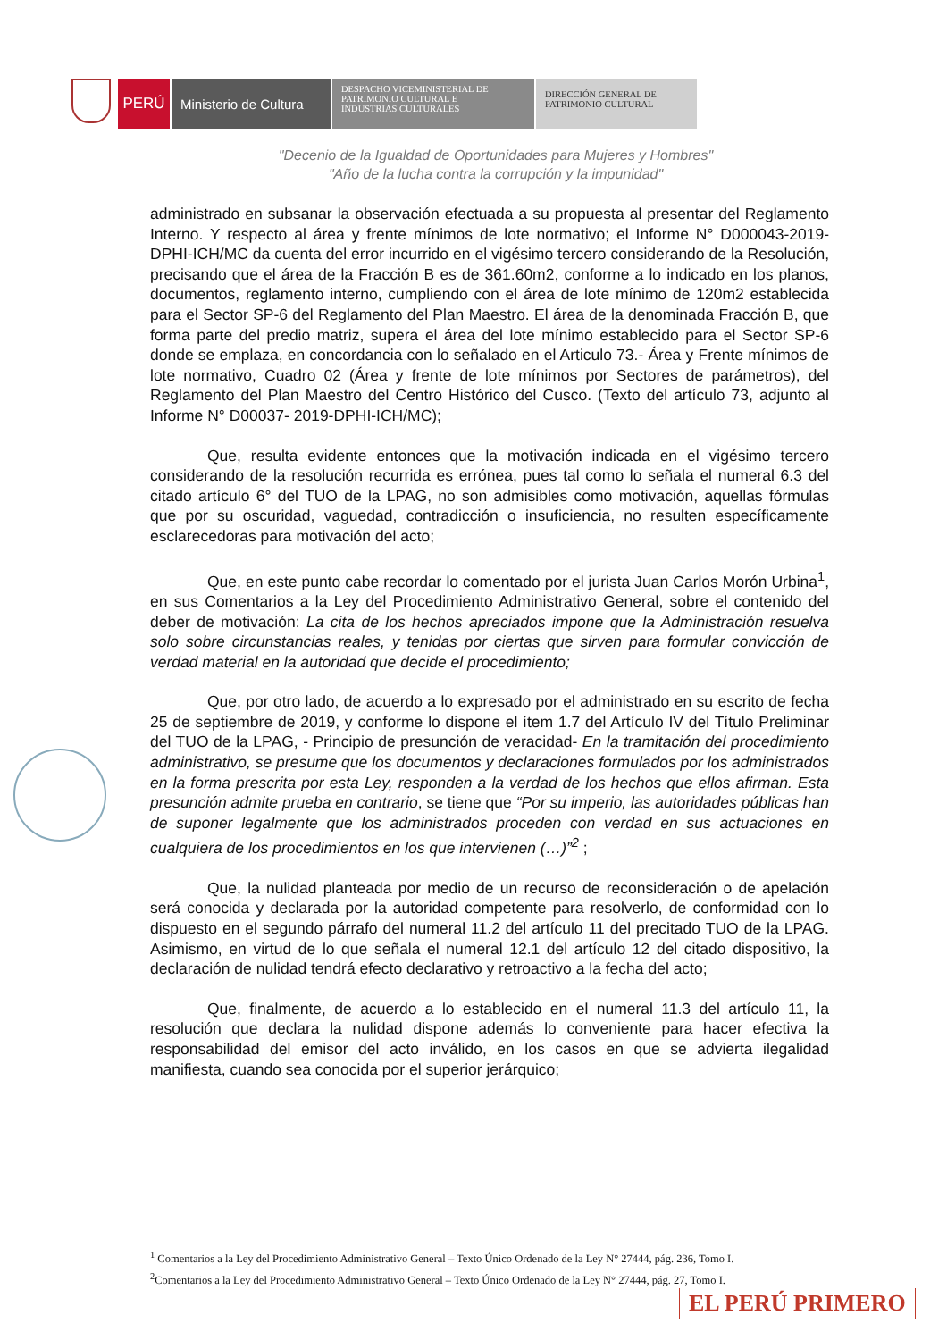PERÚ Ministerio de Cultura
DESPACHO VICEMINISTERIAL DE
PATRIMONIO CULTURAL E
INDUSTRIAS CULTURALES
DIRECCIÓN GENERAL DE
PATRIMONIO CULTURAL
"Decenio de la Igualdad de Oportunidades para Mujeres y Hombres"
"Año de la lucha contra la corrupción y la impunidad"
administrado en subsanar la observación efectuada a su propuesta al presentar del Reglamento Interno. Y respecto al área y frente mínimos de lote normativo; el Informe N° D000043-2019-DPHI-ICH/MC da cuenta del error incurrido en el vigésimo tercero considerando de la Resolución, precisando que el área de la Fracción B es de 361.60m2, conforme a lo indicado en los planos, documentos, reglamento interno, cumpliendo con el área de lote mínimo de 120m2 establecida para el Sector SP-6 del Reglamento del Plan Maestro. El área de la denominada Fracción B, que forma parte del predio matriz, supera el área del lote mínimo establecido para el Sector SP-6 donde se emplaza, en concordancia con lo señalado en el Articulo 73.- Área y Frente mínimos de lote normativo, Cuadro 02 (Área y frente de lote mínimos por Sectores de parámetros), del Reglamento del Plan Maestro del Centro Histórico del Cusco. (Texto del artículo 73, adjunto al Informe N° D00037- 2019-DPHI-ICH/MC);
Que, resulta evidente entonces que la motivación indicada en el vigésimo tercero considerando de la resolución recurrida es errónea, pues tal como lo señala el numeral 6.3 del citado artículo 6° del TUO de la LPAG, no son admisibles como motivación, aquellas fórmulas que por su oscuridad, vaguedad, contradicción o insuficiencia, no resulten específicamente esclarecedoras para motivación del acto;
Que, en este punto cabe recordar lo comentado por el jurista Juan Carlos Morón Urbina<sup>1</sup>, en sus Comentarios a la Ley del Procedimiento Administrativo General, sobre el contenido del deber de motivación: La cita de los hechos apreciados impone que la Administración resuelva solo sobre circunstancias reales, y tenidas por ciertas que sirven para formular convicción de verdad material en la autoridad que decide el procedimiento;
Que, por otro lado, de acuerdo a lo expresado por el administrado en su escrito de fecha 25 de septiembre de 2019, y conforme lo dispone el ítem 1.7 del Artículo IV del Título Preliminar del TUO de la LPAG, - Principio de presunción de veracidad- En la tramitación del procedimiento administrativo, se presume que los documentos y declaraciones formulados por los administrados en la forma prescrita por esta Ley, responden a la verdad de los hechos que ellos afirman. Esta presunción admite prueba en contrario, se tiene que “Por su imperio, las autoridades públicas han de suponer legalmente que los administrados proceden con verdad en sus actuaciones en cualquiera de los procedimientos en los que intervienen (…)”<sup>2</sup> ;
Que, la nulidad planteada por medio de un recurso de reconsideración o de apelación será conocida y declarada por la autoridad competente para resolverlo, de conformidad con lo dispuesto en el segundo párrafo del numeral 11.2 del artículo 11 del precitado TUO de la LPAG. Asimismo, en virtud de lo que señala el numeral 12.1 del artículo 12 del citado dispositivo, la declaración de nulidad tendrá efecto declarativo y retroactivo a la fecha del acto;
Que, finalmente, de acuerdo a lo establecido en el numeral 11.3 del artículo 11, la resolución que declara la nulidad dispone además lo conveniente para hacer efectiva la responsabilidad del emisor del acto inválido, en los casos en que se advierta ilegalidad manifiesta, cuando sea conocida por el superior jerárquico;
<sup>1</sup> Comentarios a la Ley del Procedimiento Administrativo General – Texto Único Ordenado de la Ley N° 27444, pág. 236, Tomo I.
<sup>2</sup> Comentarios a la Ley del Procedimiento Administrativo General – Texto Único Ordenado de la Ley N° 27444, pág. 27, Tomo I.
EL PERÚ PRIMERO